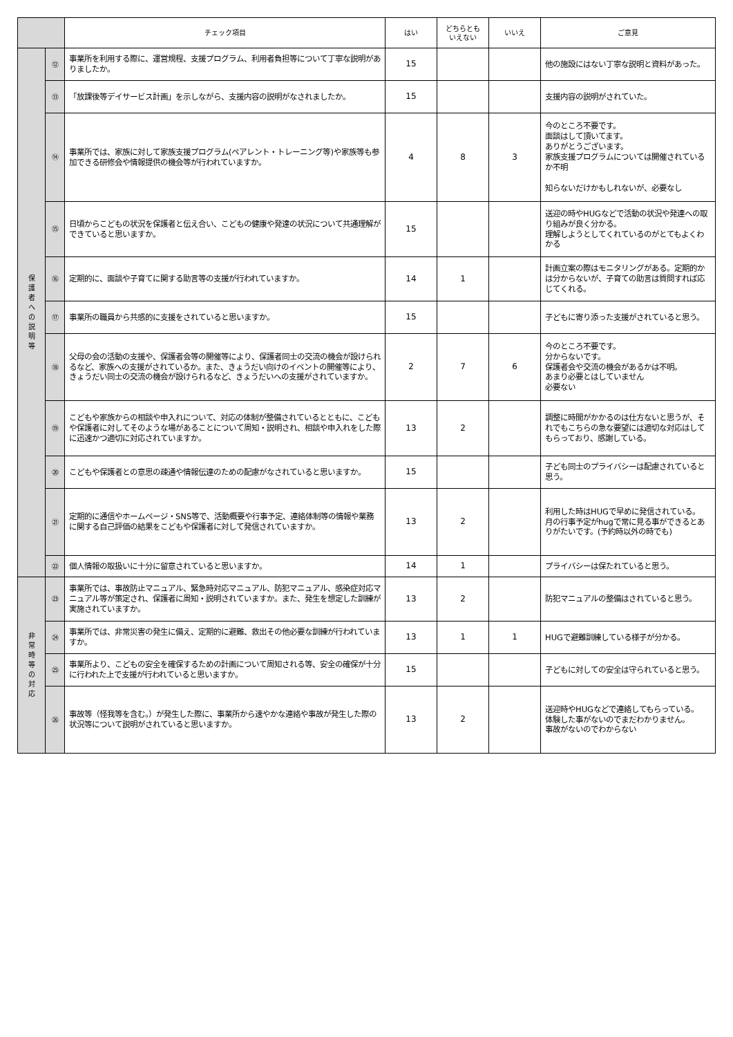| | | チェック項目 | はい | どちらとも いえない | いいえ | ご意見 |
| --- | --- | --- | --- | --- | --- | --- |
| 保 護 者 へ の 説 明 等 | ⑫ | 事業所を利用する際に、運営規程、支援プログラム、利用者負担等について丁寧な説明がありましたか。 | 15 | | | 他の施設にはない丁寧な説明と資料があった。 |
| | ⑬ | 「放課後等デイサービス計画」を示しながら、支援内容の説明がなされましたか。 | 15 | | | 支援内容の説明がされていた。 |
| | ⑭ | 事業所では、家族に対して家族支援プログラム(ペアレント・トレーニング等)や家族等も参加できる研修会や情報提供の機会等が行われていますか。 | 4 | 8 | 3 | 今のところ不要です。 面談はして頂いてます。 ありがとうございます。 家族支援プログラムについては開催されているか不明 知らないだけかもしれないが、必要なし |
| | ⑮ | 日頃からこどもの状況を保護者と伝え合い、こどもの健康や発達の状況について共通理解ができていると思いますか。 | 15 | | | 送迎の時やHUGなどで活動の状況や発達への取り組みが良く分かる。 理解しようとしてくれているのがとてもよくわかる |
| | ⑯ | 定期的に、面談や子育てに関する助言等の支援が行われていますか。 | 14 | 1 | | 計画立案の際はモニタリングがある。定期的かは分からないが、子育ての助言は質問すれば応じてくれる。 |
| | ⑰ | 事業所の職員から共感的に支援をされていると思いますか。 | 15 | | | 子どもに寄り添った支援がされていると思う。 |
| | ⑱ | 父母の会の活動の支援や、保護者会等の開催等により、保護者同士の交流の機会が設けられるなど、家族への支援がされているか。また、きょうだい向けのイベントの開催等により、きょうだい同士の交流の機会が設けられるなど、きょうだいへの支援がされていますか。 | 2 | 7 | 6 | 今のところ不要です。 分からないです。 保護者会や交流の機会があるかは不明。 あまり必要とはしていません 必要ない |
| | ⑲ | こどもや家族からの相談や申入れについて、対応の体制が整備されているとともに、こどもや保護者に対してそのような場があることについて周知・説明され、相談や申入れをした際に迅速かつ適切に対応されていますか。 | 13 | 2 | | 調整に時間がかかるのは仕方ないと思うが、それでもこちらの急な要望には適切な対応はしてもらっており、感謝している。 |
| | ⑳ | こどもや保護者との意思の疎通や情報伝達のための配慮がなされていると思いますか。 | 15 | | | 子ども同士のプライバシーは配慮されていると思う。 |
| | ㉑ | 定期的に通信やホームページ・SNS等で、活動概要や行事予定、連絡体制等の情報や業務に関する自己評価の結果をこどもや保護者に対して発信されていますか。 | 13 | 2 | | 利用した時はHUGで早めに発信されている。 月の行事予定がhugで常に見る事ができるとありがたいです。(予約時以外の時でも) |
| | ㉒ | 個人情報の取扱いに十分に留意されていると思いますか。 | 14 | 1 | | プライバシーは保たれていると思う。 |
| 非 常 時 等 の 対 応 | ㉓ | 事業所では、事故防止マニュアル、緊急時対応マニュアル、防犯マニュアル、感染症対応マニュアル等が策定され、保護者に周知・説明されていますか。また、発生を想定した訓練が実施されていますか。 | 13 | 2 | | 防犯マニュアルの整備はされていると思う。 |
| | ㉔ | 事業所では、非常災害の発生に備え、定期的に避難、救出その他必要な訓練が行われていますか。 | 13 | 1 | 1 | HUGで避難訓練している様子が分かる。 |
| | ㉕ | 事業所より、こどもの安全を確保するための計画について周知される等、安全の確保が十分に行われた上で支援が行われていると思いますか。 | 15 | | | 子どもに対しての安全は守られていると思う。 |
| | ㉖ | 事故等（怪我等を含む。）が発生した際に、事業所から速やかな連絡や事故が発生した際の状況等について説明がされていると思いますか。 | 13 | 2 | | 送迎時やHUGなどで連絡してもらっている。 体験した事がないのでまだわかりません。 事故がないのでわからない |